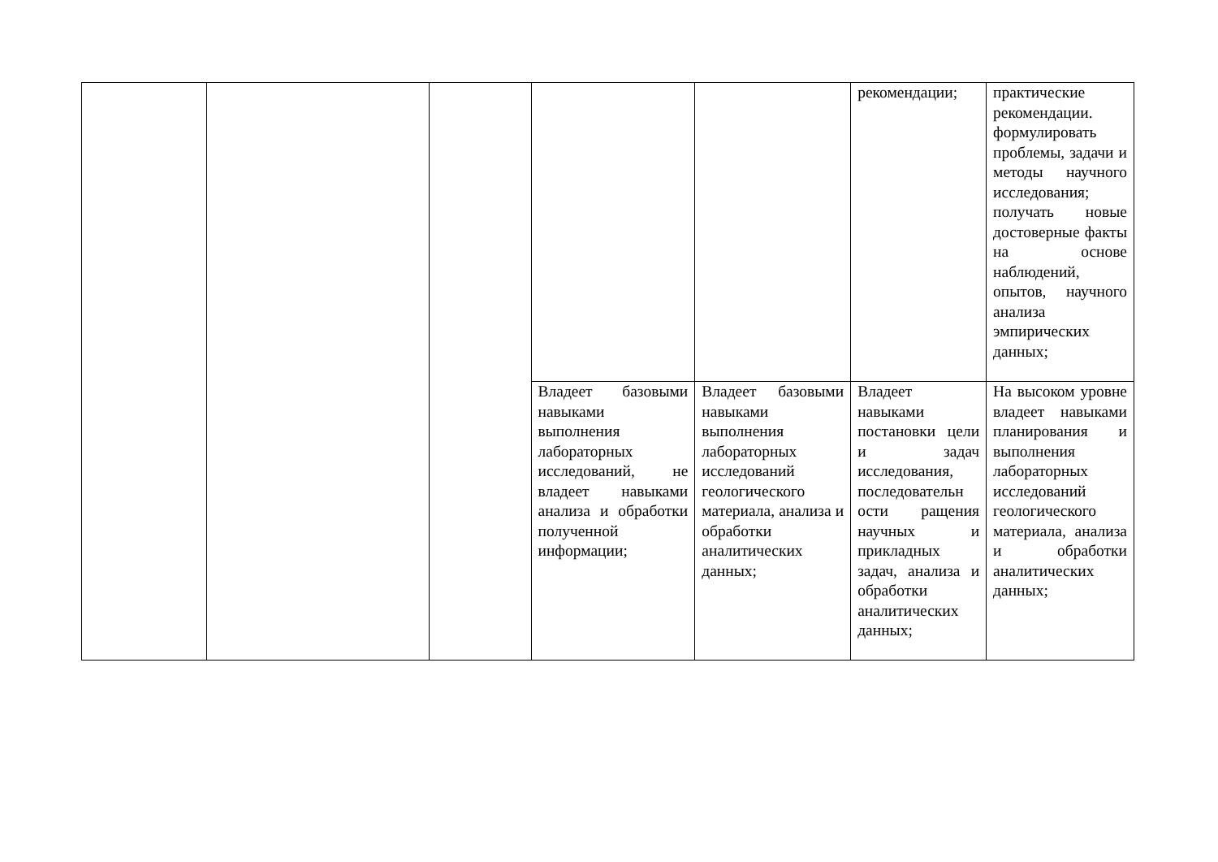| | | | | | рекомендации; | практические рекомендации. формулировать проблемы, задачи и методы научного исследования; получать новые достоверные факты на основе наблюдений, опытов, научного анализа эмпирических данных; |
| | | | Владеет базовыми навыками выполнения лабораторных исследований, не владеет навыками анализа и обработки полученной информации; | Владеет базовыми навыками выполнения лабораторных исследований геологического материала, анализа и обработки аналитических данных; | Владеет навыками постановки цели и задач исследования, последовательн ости ращения научных и прикладных задач, анализа и обработки аналитических данных; | На высоком уровне владеет навыками планирования и выполнения лабораторных исследований геологического материала, анализа и обработки аналитических данных; |